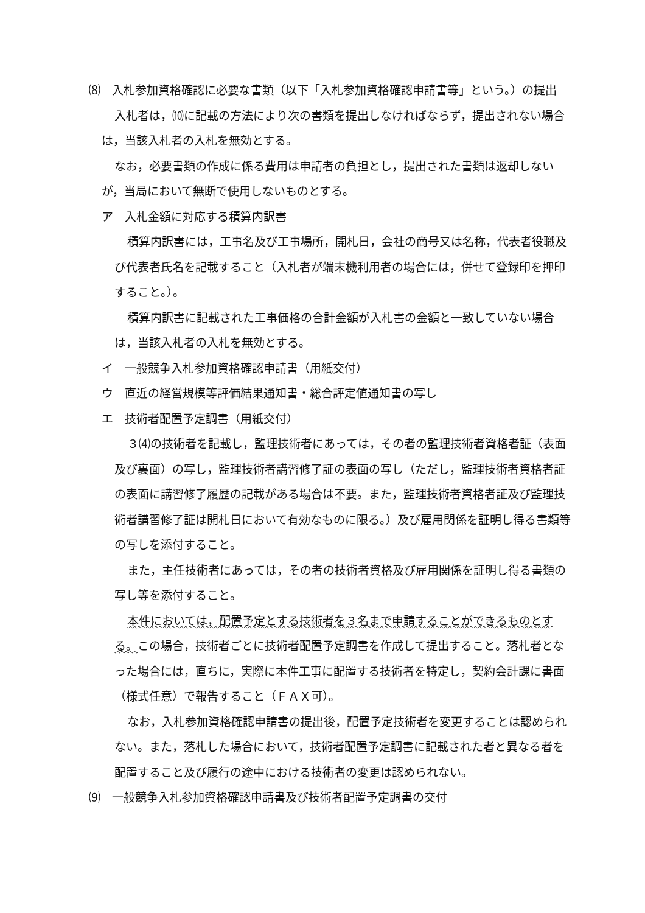⑻　入札参加資格確認に必要な書類（以下「入札参加資格確認申請書等」という。）の提出
入札者は，⑽に記載の方法により次の書類を提出しなければならず，提出されない場合は，当該入札者の入札を無効とする。
なお，必要書類の作成に係る費用は申請者の負担とし，提出された書類は返却しないが，当局において無断で使用しないものとする。
ア　入札金額に対応する積算内訳書
積算内訳書には，工事名及び工事場所，開札日，会社の商号又は名称，代表者役職及び代表者氏名を記載すること（入札者が端末機利用者の場合には，併せて登録印を押印すること。）。
積算内訳書に記載された工事価格の合計金額が入札書の金額と一致していない場合は，当該入札者の入札を無効とする。
イ　一般競争入札参加資格確認申請書（用紙交付）
ウ　直近の経営規模等評価結果通知書・総合評定値通知書の写し
エ　技術者配置予定調書（用紙交付）
３⑷の技術者を記載し，監理技術者にあっては，その者の監理技術者資格者証（表面及び裏面）の写し，監理技術者講習修了証の表面の写し（ただし，監理技術者資格者証の表面に講習修了履歴の記載がある場合は不要。また，監理技術者資格者証及び監理技術者講習修了証は開札日において有効なものに限る。）及び雇用関係を証明し得る書類等の写しを添付すること。
また，主任技術者にあっては，その者の技術者資格及び雇用関係を証明し得る書類の写し等を添付すること。
本件においては，配置予定とする技術者を３名まで申請することができるものとする。この場合，技術者ごとに技術者配置予定調書を作成して提出すること。落札者となった場合には，直ちに，実際に本件工事に配置する技術者を特定し，契約会計課に書面（様式任意）で報告すること（ＦＡＸ可）。
なお，入札参加資格確認申請書の提出後，配置予定技術者を変更することは認められない。また，落札した場合において，技術者配置予定調書に記載された者と異なる者を配置すること及び履行の途中における技術者の変更は認められない。
⑼　一般競争入札参加資格確認申請書及び技術者配置予定調書の交付